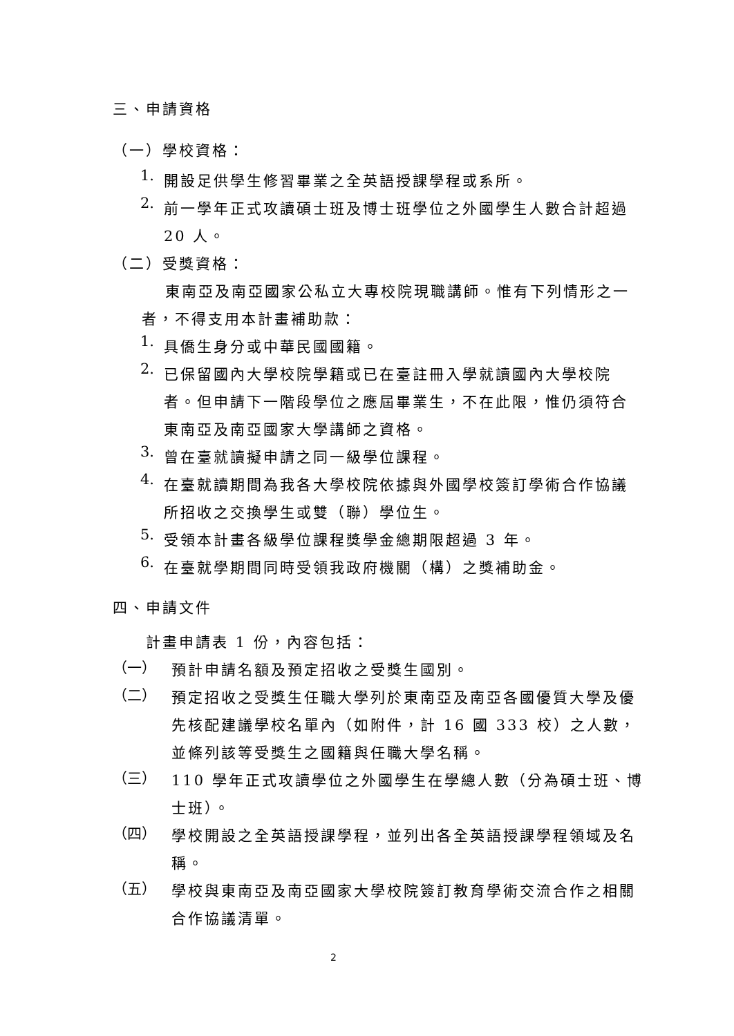三、申請資格
（一）學校資格：
1.
開設足供學生修習畢業之全英語授課學程或系所。
2.
前一學年正式攻讀碩士班及博士班學位之外國學生人數合計超過 20 人。
（二）受獎資格：
東南亞及南亞國家公私立大專校院現職講師。惟有下列情形之一者，不得支用本計畫補助款：
1.
具僑生身分或中華民國國籍。
2.
已保留國內大學校院學籍或已在臺註冊入學就讀國內大學校院者。但申請下一階段學位之應屆畢業生，不在此限，惟仍須符合東南亞及南亞國家大學講師之資格。
3.
曾在臺就讀擬申請之同一級學位課程。
4.
在臺就讀期間為我各大學校院依據與外國學校簽訂學術合作協議所招收之交換學生或雙（聯）學位生。
5.
受領本計畫各級學位課程獎學金總期限超過 3 年。
6.
在臺就學期間同時受領我政府機關（構）之獎補助金。
四、申請文件
計畫申請表 1 份，內容包括：
（一）
預計申請名額及預定招收之受獎生國別。
（二）
預定招收之受獎生任職大學列於東南亞及南亞各國優質大學及優先核配建議學校名單內（如附件，計 16 國 333 校）之人數，並條列該等受獎生之國籍與任職大學名稱。
（三）
110 學年正式攻讀學位之外國學生在學總人數（分為碩士班、博士班）。
（四）
學校開設之全英語授課學程，並列出各全英語授課學程領域及名稱。
（五）
學校與東南亞及南亞國家大學校院簽訂教育學術交流合作之相關合作協議清單。
2